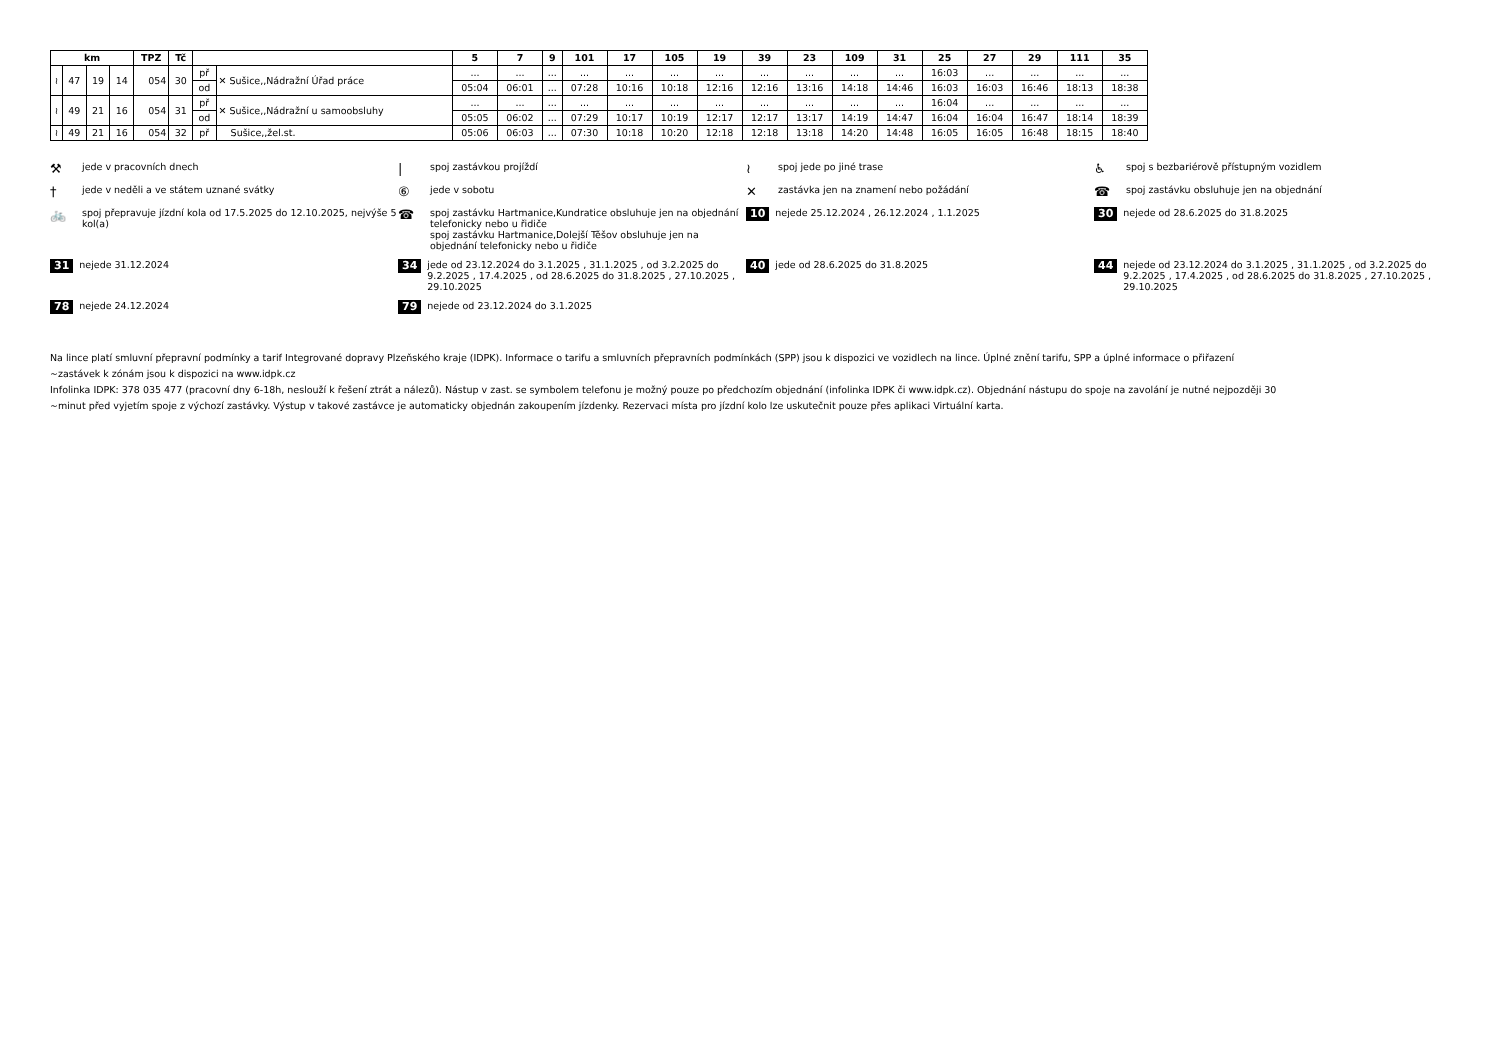| km | | | | TPZ | Tč | | | 5 | 7 | 9 | 101 | 17 | 105 | 19 | 39 | 23 | 109 | 31 | 25 | 27 | 29 | 111 | 35 |
| --- | --- | --- | --- | --- | --- | --- | --- | --- | --- | --- | --- | --- | --- | --- | --- | --- | --- | --- | --- | --- | --- | --- | --- |
| ≀ | 47 | 19 | 14 | 054 | 30 | př | ✕ Sušice,,Nádražní Úřad práce | ... | ... | ... | ... | ... | ... | ... | ... | ... | ... | ... | 16:03 | ... | ... | ... | ... |
| | | | | | | od | | 05:04 | 06:01 | ... | 07:28 | 10:16 | 10:18 | 12:16 | 12:16 | 13:16 | 14:18 | 14:46 | 16:03 | 16:03 | 16:46 | 18:13 | 18:38 |
| ≀ | 49 | 21 | 16 | 054 | 31 | př | ✕ Sušice,,Nádražní u samoobsluhy | ... | ... | ... | ... | ... | ... | ... | ... | ... | ... | ... | 16:04 | ... | ... | ... | ... |
| | | | | | | od | | 05:05 | 06:02 | ... | 07:29 | 10:17 | 10:19 | 12:17 | 12:17 | 13:17 | 14:19 | 14:47 | 16:04 | 16:04 | 16:47 | 18:14 | 18:39 |
| ≀ | 49 | 21 | 16 | 054 | 32 | př | Sušice,,žel.st. | 05:06 | 06:03 | ... | 07:30 | 10:18 | 10:20 | 12:18 | 12:18 | 13:18 | 14:20 | 14:48 | 16:05 | 16:05 | 16:48 | 18:15 | 18:40 |
⚒ jede v pracovních dnech
| spoj zastávkou projíždí
≀ spoj jede po jiné trase
♿ spoj s bezbariérově přístupným vozidlem
† jede v neděli a ve státem uznané svátky
⑥ jede v sobotu
✕ zastávka jen na znamení nebo požádání
☎ spoj zastávku obsluhuje jen na objednání
🚲 spoj přepravuje jízdní kola od 17.5.2025 do 12.10.2025, nejvýše 5 kol(a)
☎ spoj zastávku Hartmanice,Kundratice obsluhuje jen na objednání telefonicky nebo u řidiče
spoj zastávku Hartmanice,Dolejší Těšov obsluhuje jen na objednání telefonicky nebo u řidiče
10 nejede 25.12.2024 , 26.12.2024 , 1.1.2025
30 nejede od 28.6.2025 do 31.8.2025
31 nejede 31.12.2024
34 jede od 23.12.2024 do 3.1.2025 , 31.1.2025 , od 3.2.2025 do 9.2.2025 , 17.4.2025 , od 28.6.2025 do 31.8.2025 , 27.10.2025 , 29.10.2025
40 jede od 28.6.2025 do 31.8.2025
44 nejede od 23.12.2024 do 3.1.2025 , 31.1.2025 , od 3.2.2025 do 9.2.2025 , 17.4.2025 , od 28.6.2025 do 31.8.2025 , 27.10.2025 , 29.10.2025
78 nejede 24.12.2024
79 nejede od 23.12.2024 do 3.1.2025
Na lince platí smluvní přepravní podmínky a tarif Integrované dopravy Plzeňského kraje (IDPK). Informace o tarifu a smluvních přepravních podmínkách (SPP) jsou k dispozici ve vozidlech na lince. Úplné znění tarifu, SPP a úplné informace o přiřazení
~zastávek k zónám jsou k dispozici na www.idpk.cz
Infolinka IDPK: 378 035 477 (pracovní dny 6-18h, neslouží k řešení ztrát a nálezů). Nástup v zast. se symbolem telefonu je možný pouze po předchozím objednání (infolinka IDPK či www.idpk.cz). Objednání nástupu do spoje na zavolání je nutné nejpozději 30
~minut před vyjetím spoje z výchozí zastávky. Výstup v takové zastávce je automaticky objednán zakoupením jízdenky. Rezervaci místa pro jízdní kolo lze uskutečnit pouze přes aplikaci Virtuální karta.